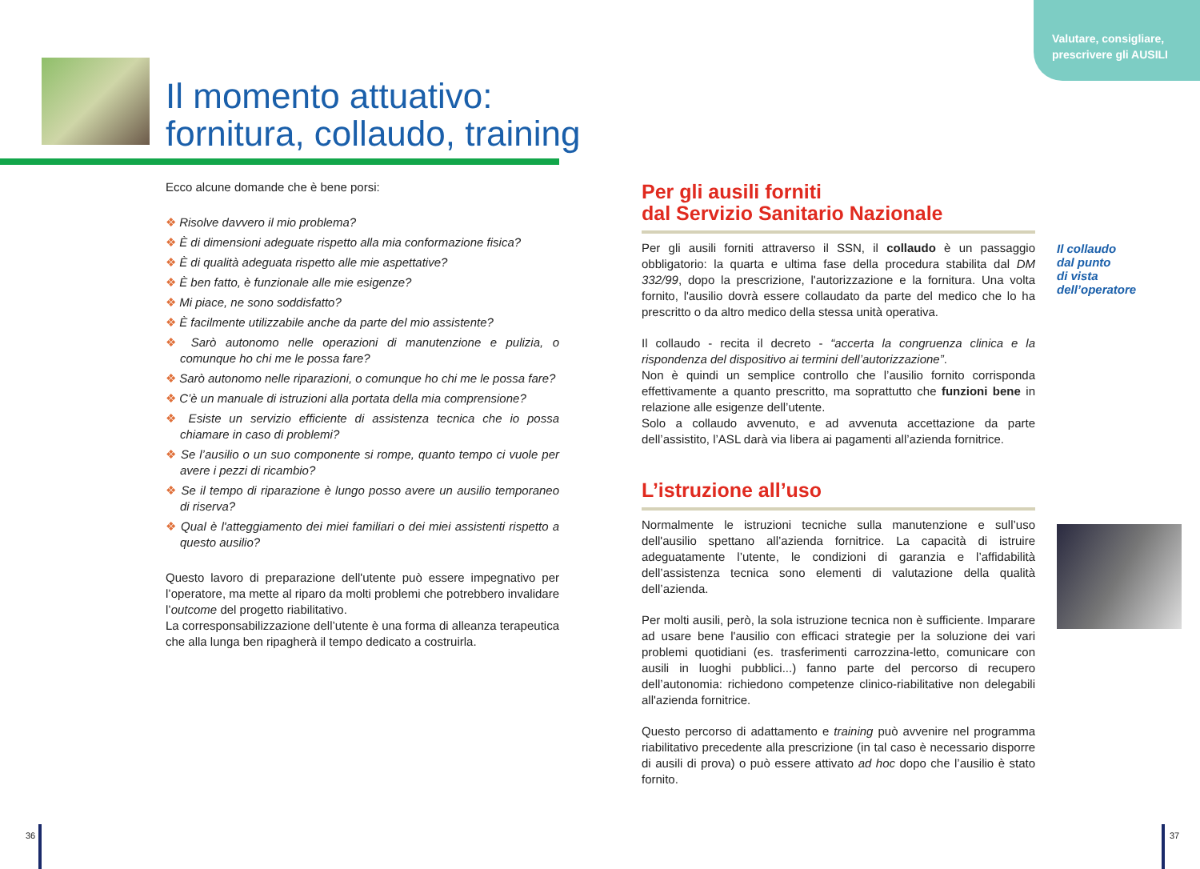Valutare, consigliare,
prescrivere gli AUSILI
Il momento attuativo:
fornitura, collaudo, training
Ecco alcune domande che è bene porsi:
❖ Risolve davvero il mio problema?
❖ È di dimensioni adeguate rispetto alla mia conformazione fisica?
❖ È di qualità adeguata rispetto alle mie aspettative?
❖ È ben fatto, è funzionale alle mie esigenze?
❖ Mi piace, ne sono soddisfatto?
❖ È facilmente utilizzabile anche da parte del mio assistente?
❖ Sarò autonomo nelle operazioni di manutenzione e pulizia, o comunque ho chi me le possa fare?
❖ Sarò autonomo nelle riparazioni, o comunque ho chi me le possa fare?
❖ C’è un manuale di istruzioni alla portata della mia comprensione?
❖ Esiste un servizio efficiente di assistenza tecnica che io possa chiamare in caso di problemi?
❖ Se l’ausilio o un suo componente si rompe, quanto tempo ci vuole per avere i pezzi di ricambio?
❖ Se il tempo di riparazione è lungo posso avere un ausilio temporaneo di riserva?
❖ Qual è l'atteggiamento dei miei familiari o dei miei assistenti rispetto a questo ausilio?
Questo lavoro di preparazione dell'utente può essere impegnativo per l’operatore, ma mette al riparo da molti problemi che potrebbero invalidare l’outcome del progetto riabilitativo.
La corresponsabilizzazione dell’utente è una forma di alleanza terapeutica che alla lunga ben ripagherà il tempo dedicato a costruirla.
Per gli ausili forniti
dal Servizio Sanitario Nazionale
Per gli ausili forniti attraverso il SSN, il collaudo è un passaggio obbligatorio: la quarta e ultima fase della procedura stabilita dal DM 332/99, dopo la prescrizione, l'autorizzazione e la fornitura. Una volta fornito, l'ausilio dovrà essere collaudato da parte del medico che lo ha prescritto o da altro medico della stessa unità operativa.
Il collaudo - recita il decreto - “accerta la congruenza clinica e la rispondenza del dispositivo ai termini dell’autorizzazione”.
Non è quindi un semplice controllo che l’ausilio fornito corrisponda effettivamente a quanto prescritto, ma soprattutto che funzioni bene in relazione alle esigenze dell’utente.
Solo a collaudo avvenuto, e ad avvenuta accettazione da parte dell’assistito, l’ASL darà via libera ai pagamenti all’azienda fornitrice.
L’istruzione all’uso
Normalmente le istruzioni tecniche sulla manutenzione e sull’uso dell'ausilio spettano all’azienda fornitrice. La capacità di istruire adeguatamente l’utente, le condizioni di garanzia e l’affidabilità dell’assistenza tecnica sono elementi di valutazione della qualità dell’azienda.
Per molti ausili, però, la sola istruzione tecnica non è sufficiente. Imparare ad usare bene l'ausilio con efficaci strategie per la soluzione dei vari problemi quotidiani (es. trasferimenti carrozzina-letto, comunicare con ausili in luoghi pubblici...) fanno parte del percorso di recupero dell’autonomia: richiedono competenze clinico-riabilitative non delegabili all'azienda fornitrice.
Questo percorso di adattamento e training può avvenire nel programma riabilitativo precedente alla prescrizione (in tal caso è necessario disporre di ausili di prova) o può essere attivato ad hoc dopo che l’ausilio è stato fornito.
Il collaudo
dal punto
di vista
dell’operatore
36 37